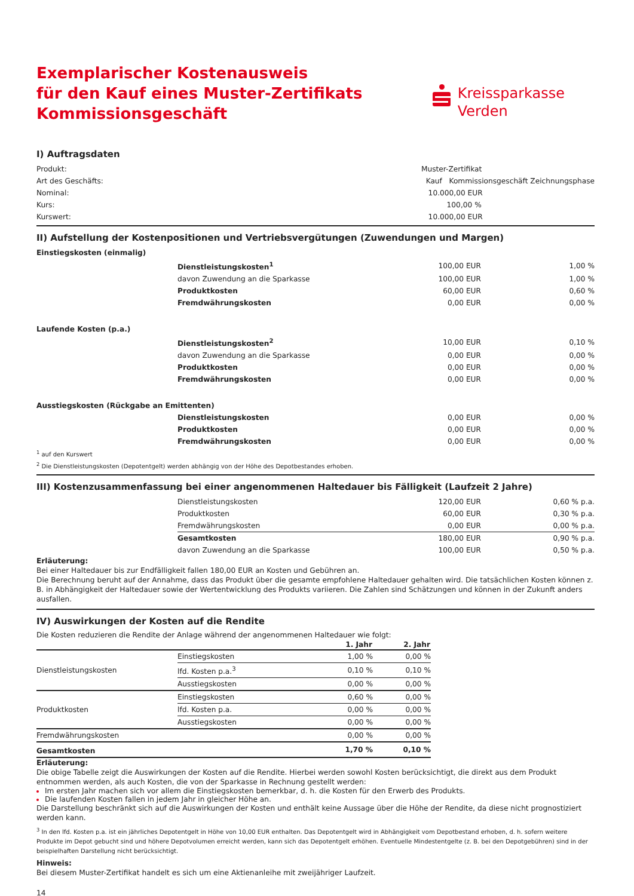Exemplarischer Kostenausweis
für den Kauf eines Muster-Zertifikats
Kommissionsgeschäft
Kreissparkasse
Verden
I) Auftragsdaten
| Produkt: | Muster-Zertifikat |
| Art des Geschäfts: | Kauf Kommissionsgeschäft Zeichnungsphase |
| Nominal: | 10.000,00 EUR |
| Kurs: | 100,00 % |
| Kurswert: | 10.000,00 EUR |
II) Aufstellung der Kostenpositionen und Vertriebsvergütungen (Zuwendungen und Margen)
| Einstiegskosten (einmalig) | | | |
| | Dienstleistungskosten<sup>1</sup> | 100,00 EUR | 1,00 % |
| | davon Zuwendung an die Sparkasse | 100,00 EUR | 1,00 % |
| | Produktkosten | 60,00 EUR | 0,60 % |
| | Fremdwährungskosten | 0,00 EUR | 0,00 % |
| Laufende Kosten (p.a.) | | | |
| | Dienstleistungskosten<sup>2</sup> | 10,00 EUR | 0,10 % |
| | davon Zuwendung an die Sparkasse | 0,00 EUR | 0,00 % |
| | Produktkosten | 0,00 EUR | 0,00 % |
| | Fremdwährungskosten | 0,00 EUR | 0,00 % |
| Ausstiegskosten (Rückgabe an Emittenten) | | | |
| | Dienstleistungskosten | 0,00 EUR | 0,00 % |
| | Produktkosten | 0,00 EUR | 0,00 % |
| | Fremdwährungskosten | 0,00 EUR | 0,00 % |
<sup>1</sup> auf den Kurswert
<sup>2</sup> Die Dienstleistungskosten (Depotentgelt) werden abhängig von der Höhe des Depotbestandes erhoben.
III) Kostenzusammenfassung bei einer angenommenen Haltedauer bis Fälligkeit (Laufzeit 2 Jahre)
| | Dienstleistungskosten | 120,00 EUR | 0,60 % p.a. |
| | Produktkosten | 60,00 EUR | 0,30 % p.a. |
| | Fremdwährungskosten | 0,00 EUR | 0,00 % p.a. |
| | Gesamtkosten | 180,00 EUR | 0,90 % p.a. |
| | davon Zuwendung an die Sparkasse | 100,00 EUR | 0,50 % p.a. |
Erläuterung:
Bei einer Haltedauer bis zur Endfälligkeit fallen 180,00 EUR an Kosten und Gebühren an.
Die Berechnung beruht auf der Annahme, dass das Produkt über die gesamte empfohlene Haltedauer gehalten wird. Die tatsächlichen Kosten können z. B. in Abhängigkeit der Haltedauer sowie der Wertentwicklung des Produkts variieren. Die Zahlen sind Schätzungen und können in der Zukunft anders ausfallen.
IV) Auswirkungen der Kosten auf die Rendite
Die Kosten reduzieren die Rendite der Anlage während der angenommenen Haltedauer wie folgt:
| | | 1. Jahr | 2. Jahr |
| Dienstleistungskosten | Einstiegskosten | 1,00 % | 0,00 % |
| | lfd. Kosten p.a.<sup>3</sup> | 0,10 % | 0,10 % |
| | Ausstiegskosten | 0,00 % | 0,00 % |
| Produktkosten | Einstiegskosten | 0,60 % | 0,00 % |
| | lfd. Kosten p.a. | 0,00 % | 0,00 % |
| | Ausstiegskosten | 0,00 % | 0,00 % |
| Fremdwährungskosten | | 0,00 % | 0,00 % |
| Gesamtkosten | | 1,70 % | 0,10 % |
Erläuterung:
Die obige Tabelle zeigt die Auswirkungen der Kosten auf die Rendite. Hierbei werden sowohl Kosten berücksichtigt, die direkt aus dem Produkt entnommen werden, als auch Kosten, die von der Sparkasse in Rechnung gestellt werden:
Im ersten Jahr machen sich vor allem die Einstiegskosten bemerkbar, d. h. die Kosten für den Erwerb des Produkts.
Die laufenden Kosten fallen in jedem Jahr in gleicher Höhe an.
Die Darstellung beschränkt sich auf die Auswirkungen der Kosten und enthält keine Aussage über die Höhe der Rendite, da diese nicht prognostiziert werden kann.
<sup>3</sup> In den lfd. Kosten p.a. ist ein jährliches Depotentgelt in Höhe von 10,00 EUR enthalten. Das Depotentgelt wird in Abhängigkeit vom Depotbestand erhoben, d. h. sofern weitere Produkte im Depot gebucht sind und höhere Depotvolumen erreicht werden, kann sich das Depotentgelt erhöhen. Eventuelle Mindestentgelte (z. B. bei den Depotgebühren) sind in der beispielhaften Darstellung nicht berücksichtigt.
Hinweis:
Bei diesem Muster-Zertifikat handelt es sich um eine Aktienanleihe mit zweijähriger Laufzeit.
14